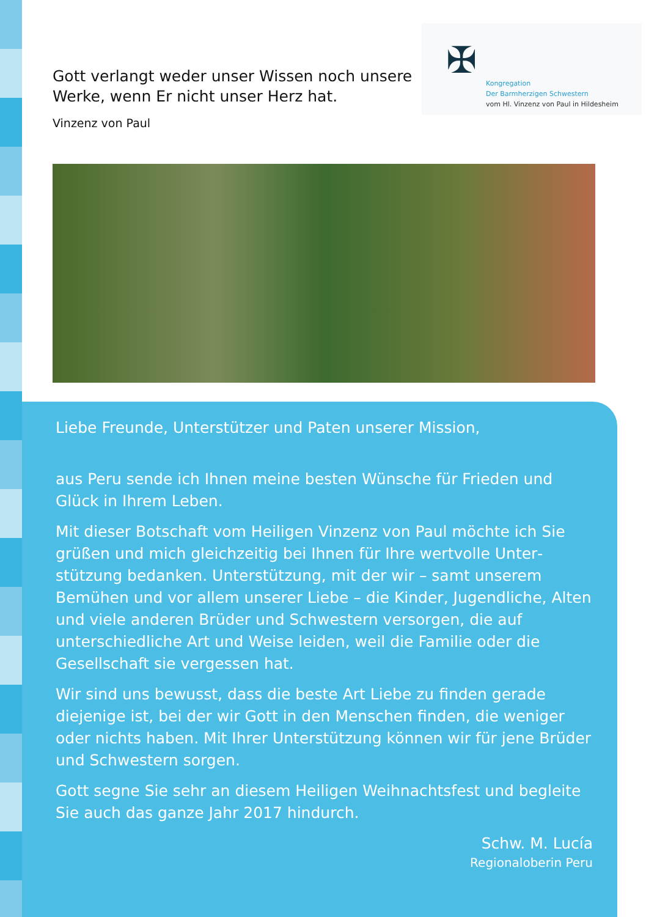Gott verlangt weder unser Wissen noch unsere
Werke, wenn Er nicht unser Herz hat.
Vinzenz von Paul
✠
Kongregation
Der Barmherzigen Schwestern
vom Hl. Vinzenz von Paul in Hildesheim
Liebe Freunde, Unterstützer und Paten unserer Mission,
aus Peru sende ich Ihnen meine besten Wünsche für Frieden und Glück in Ihrem Leben.
Mit dieser Botschaft vom Heiligen Vinzenz von Paul möchte ich Sie grüßen und mich gleichzeitig bei Ihnen für Ihre wertvolle Unter­stützung bedanken. Unterstützung, mit der wir – samt unserem Bemühen und vor allem unserer Liebe – die Kinder, Jugendliche, Alten und viele anderen Brüder und Schwestern versorgen, die auf unterschiedliche Art und Weise leiden, weil die Familie oder die Gesellschaft sie vergessen hat.
Wir sind uns bewusst, dass die beste Art Liebe zu finden gerade diejenige ist, bei der wir Gott in den Menschen finden, die weniger oder nichts haben. Mit Ihrer Unterstützung können wir für jene Brüder und Schwestern sorgen.
Gott segne Sie sehr an diesem Heiligen Weihnachtsfest und beglei­te Sie auch das ganze Jahr 2017 hindurch.
Schw. M. Lucía
Regionaloberin Peru